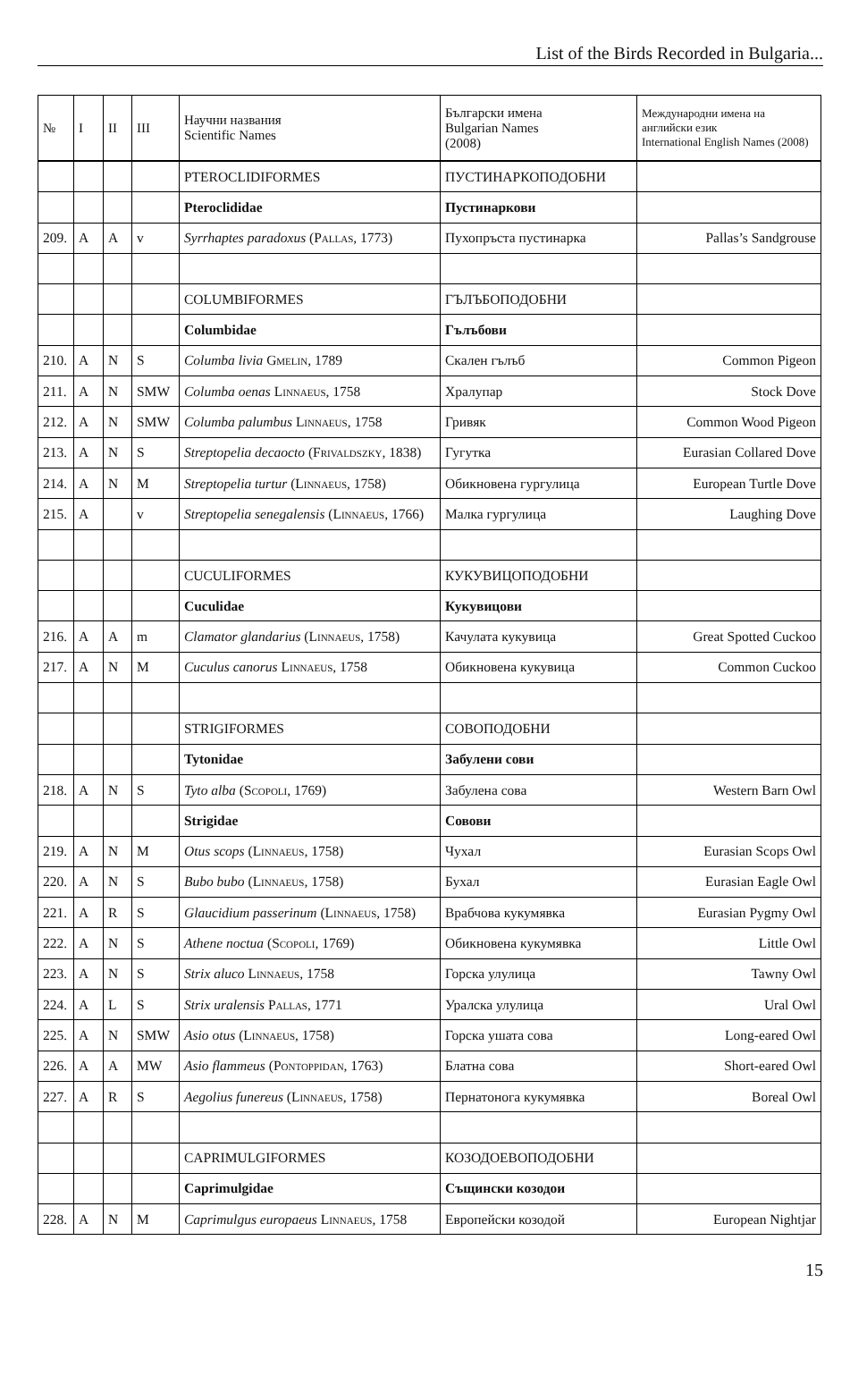List of the Birds Recorded in Bulgaria...
| № | I | II | III | Научни названия Scientific Names | Български имена Bulgarian Names (2008) | Международни имена на английски език International English Names (2008) |
| --- | --- | --- | --- | --- | --- | --- |
| | | | | PTEROCLIDIFORMES | ПУСТИНАРКОПОДОБНИ | |
| | | | | Pteroclididae | Пустинаркови | |
| 209. | A | A | v | Syrrhaptes paradoxus ( Pallas , 1773) | Пухопръста пустинарка | Pallas’s Sandgrouse |
| | | | | COLUMBIFORMES | ГЪЛЪБОПОДОБНИ | |
| | | | | Columbidae | Гълъбови | |
| 210. | A | N | S | Columba livia Gmelin , 1789 | Скален гълъб | Common Pigeon |
| 211. | A | N | SMW | Columba oenas Linnaeus , 1758 | Хралупар | Stock Dove |
| 212. | A | N | SMW | Columba palumbus Linnaeus , 1758 | Гривяк | Common Wood Pigeon |
| 213. | A | N | S | Streptopelia decaocto ( Frivaldszky , 1838) | Гугутка | Eurasian Collared Dove |
| 214. | A | N | M | Streptopelia turtur ( Linnaeus , 1758) | Обикновена гургулица | European Turtle Dove |
| 215. | A | | v | Streptopelia senegalensis ( Linnaeus , 1766) | Малка гургулица | Laughing Dove |
| | | | | CUCULIFORMES | КУКУВИЦОПОДОБНИ | |
| | | | | Cuculidae | Кукувицови | |
| 216. | A | A | m | Clamator glandarius ( Linnaeus , 1758) | Качулата кукувица | Great Spotted Cuckoo |
| 217. | A | N | M | Cuculus canorus Linnaeus , 1758 | Обикновена кукувица | Common Cuckoo |
| | | | | STRIGIFORMES | СОВОПОДОБНИ | |
| | | | | Tytonidae | Забулени сови | |
| 218. | A | N | S | Tyto alba ( Scopoli , 1769) | Забулена сова | Western Barn Owl |
| | | | | Strigidae | Совови | |
| 219. | A | N | M | Otus scops ( Linnaeus , 1758) | Чухал | Eurasian Scops Owl |
| 220. | A | N | S | Bubo bubo ( Linnaeus , 1758) | Бухал | Eurasian Eagle Owl |
| 221. | A | R | S | Glaucidium passerinum ( Linnaeus , 1758) | Врабчова кукумявка | Eurasian Pygmy Owl |
| 222. | A | N | S | Athene noctua ( Scopoli , 1769) | Обикновена кукумявка | Little Owl |
| 223. | A | N | S | Strix aluco Linnaeus , 1758 | Горска улулица | Tawny Owl |
| 224. | A | L | S | Strix uralensis Pallas , 1771 | Уралска улулица | Ural Owl |
| 225. | A | N | SMW | Asio otus ( Linnaeus , 1758) | Горска ушата сова | Long-eared Owl |
| 226. | A | A | MW | Asio flammeus ( Pontoppidan , 1763) | Блатна сова | Short-eared Owl |
| 227. | A | R | S | Aegolius funereus ( Linnaeus , 1758) | Пернатонога кукумявка | Boreal Owl |
| | | | | CAPRIMULGIFORMES | КОЗОДОЕВОПОДОБНИ | |
| | | | | Caprimulgidae | Същински козодои | |
| 228. | A | N | M | Caprimulgus europaeus Linnaeus , 1758 | Европейски козодой | European Nightjar |
15